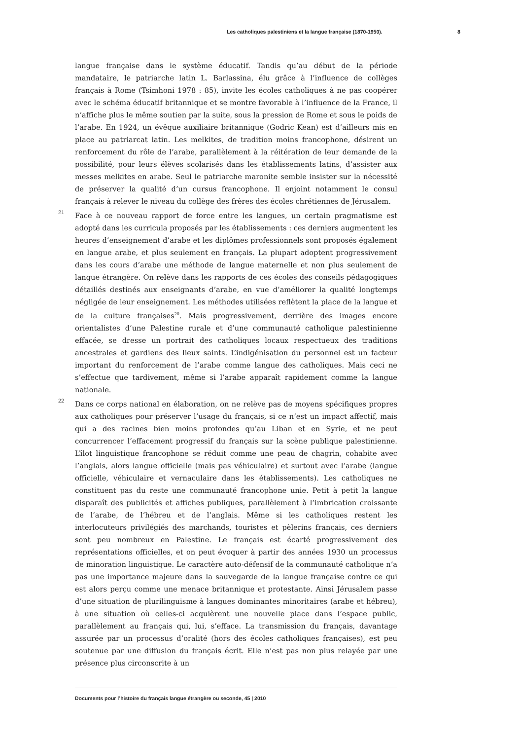Les catholiques palestiniens et la langue française (1870-1950). 8
langue française dans le système éducatif. Tandis qu’au début de la période mandataire, le patriarche latin L. Barlassina, élu grâce à l’influence de collèges français à Rome (Tsimhoni 1978 : 85), invite les écoles catholiques à ne pas coopérer avec le schéma éducatif britannique et se montre favorable à l’influence de la France, il n’affiche plus le même soutien par la suite, sous la pression de Rome et sous le poids de l’arabe. En 1924, un évêque auxiliaire britannique (Godric Kean) est d’ailleurs mis en place au patriarcat latin. Les melkites, de tradition moins francophone, désirent un renforcement du rôle de l’arabe, parallèlement à la réitération de leur demande de la possibilité, pour leurs élèves scolarisés dans les établissements latins, d’assister aux messes melkites en arabe. Seul le patriarche maronite semble insister sur la nécessité de préserver la qualité d’un cursus francophone. Il enjoint notamment le consul français à relever le niveau du collège des frères des écoles chrétiennes de Jérusalem.
21 Face à ce nouveau rapport de force entre les langues, un certain pragmatisme est adopté dans les curricula proposés par les établissements : ces derniers augmentent les heures d’enseignement d’arabe et les diplômes professionnels sont proposés également en langue arabe, et plus seulement en français. La plupart adoptent progressivement dans les cours d’arabe une méthode de langue maternelle et non plus seulement de langue étrangère. On relève dans les rapports de ces écoles des conseils pédagogiques détaillés destinés aux enseignants d’arabe, en vue d’améliorer la qualité longtemps négligée de leur enseignement. Les méthodes utilisées reflètent la place de la langue et de la culture françaises<sup>20</sup>. Mais progressivement, derrière des images encore orientalistes d’une Palestine rurale et d’une communauté catholique palestinienne effacée, se dresse un portrait des catholiques locaux respectueux des traditions ancestrales et gardiens des lieux saints. L’indigénisation du personnel est un facteur important du renforcement de l’arabe comme langue des catholiques. Mais ceci ne s’effectue que tardivement, même si l’arabe apparaît rapidement comme la langue nationale.
22 Dans ce corps national en élaboration, on ne relève pas de moyens spécifiques propres aux catholiques pour préserver l’usage du français, si ce n’est un impact affectif, mais qui a des racines bien moins profondes qu’au Liban et en Syrie, et ne peut concurrencer l’effacement progressif du français sur la scène publique palestinienne. L’îlot linguistique francophone se réduit comme une peau de chagrin, cohabite avec l’anglais, alors langue officielle (mais pas véhiculaire) et surtout avec l’arabe (langue officielle, véhiculaire et vernaculaire dans les établissements). Les catholiques ne constituent pas du reste une communauté francophone unie. Petit à petit la langue disparaît des publicités et affiches publiques, parallèlement à l’imbrication croissante de l’arabe, de l’hébreu et de l’anglais. Même si les catholiques restent les interlocuteurs privilégiés des marchands, touristes et pèlerins français, ces derniers sont peu nombreux en Palestine. Le français est écarté progressivement des représentations officielles, et on peut évoquer à partir des années 1930 un processus de minoration linguistique. Le caractère auto-défensif de la communauté catholique n’a pas une importance majeure dans la sauvegarde de la langue française contre ce qui est alors perçu comme une menace britannique et protestante. Ainsi Jérusalem passe d’une situation de plurilinguisme à langues dominantes minoritaires (arabe et hébreu), à une situation où celles-ci acquièrent une nouvelle place dans l’espace public, parallèlement au français qui, lui, s’efface. La transmission du français, davantage assurée par un processus d’oralité (hors des écoles catholiques françaises), est peu soutenue par une diffusion du français écrit. Elle n’est pas non plus relayée par une présence plus circonscrite à un
Documents pour l’histoire du français langue étrangère ou seconde, 45 | 2010